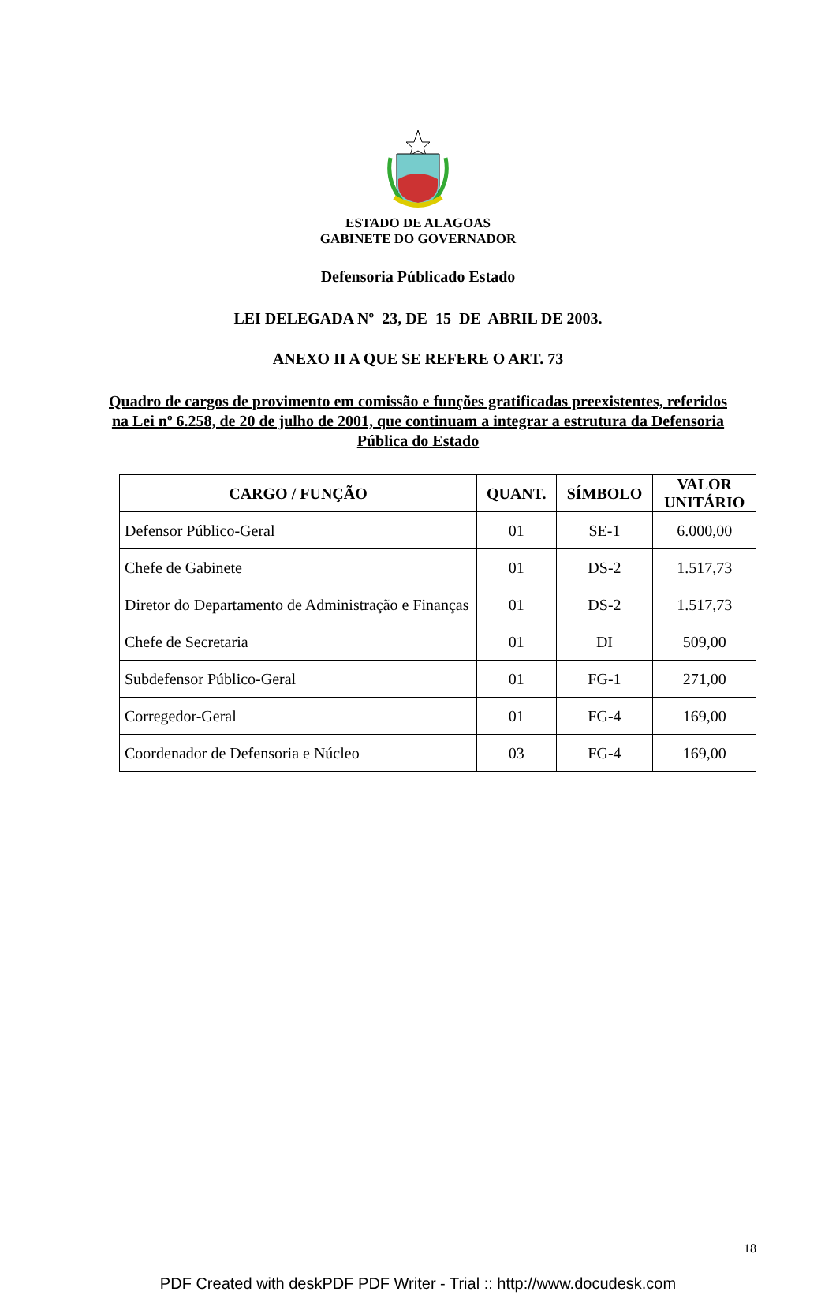ESTADO DE ALAGOAS
GABINETE DO GOVERNADOR
Defensoria Públicado Estado
LEI DELEGADA Nº 23, DE 15 DE ABRIL DE 2003.
ANEXO II A QUE SE REFERE O ART. 73
Quadro de cargos de provimento em comissão e funções gratificadas preexistentes, referidos na Lei nº 6.258, de 20 de julho de 2001, que continuam a integrar a estrutura da Defensoria Pública do Estado
| CARGO / FUNÇÃO | QUANT. | SÍMBOLO | VALOR UNITÁRIO |
| --- | --- | --- | --- |
| Defensor Público-Geral | 01 | SE-1 | 6.000,00 |
| Chefe de Gabinete | 01 | DS-2 | 1.517,73 |
| Diretor do Departamento de Administração e Finanças | 01 | DS-2 | 1.517,73 |
| Chefe de Secretaria | 01 | DI | 509,00 |
| Subdefensor Público-Geral | 01 | FG-1 | 271,00 |
| Corregedor-Geral | 01 | FG-4 | 169,00 |
| Coordenador de Defensoria e Núcleo | 03 | FG-4 | 169,00 |
18
PDF Created with deskPDF PDF Writer - Trial :: http://www.docudesk.com